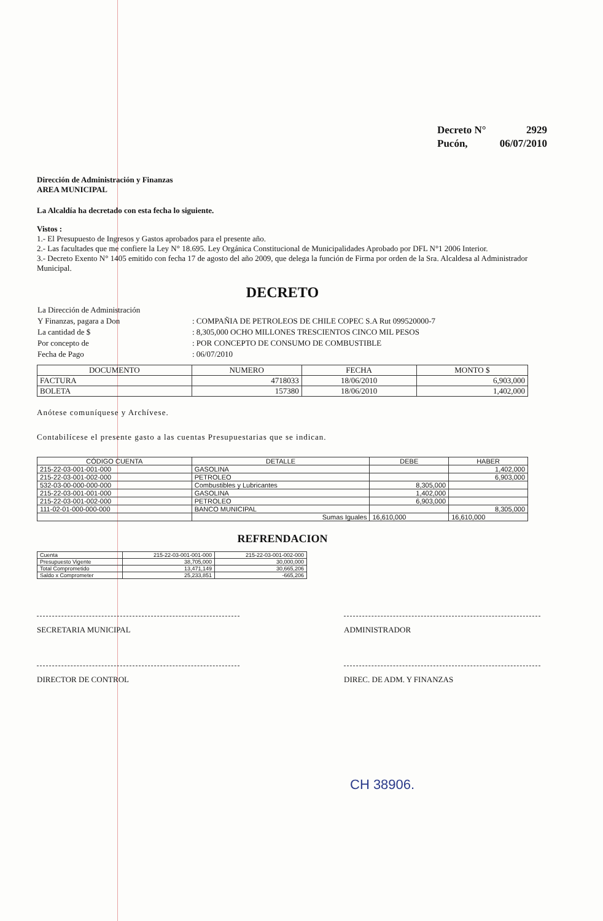| Decreto N° | 2929 |
| Pucón, | 06/07/2010 |
Dirección de Administración y Finanzas
AREA MUNICIPAL
La Alcaldía ha decretado con esta fecha lo siguiente.
Vistos :
1.- El Presupuesto de Ingresos y Gastos aprobados para el presente año.
2.- Las facultades que me confiere la Ley N° 18.695. Ley Orgánica Constitucional de Municipalidades Aprobado por DFL N°1 2006 Interior.
3.- Decreto Exento N° 1405 emitido con fecha 17 de agosto del año 2009, que delega la función de Firma por orden de la Sra. Alcaldesa al Administrador Municipal.
DECRETO
| La Dirección de Administración | |
| Y Finanzas, pagara a Don | : COMPAÑIA DE PETROLEOS DE CHILE COPEC S.A Rut 099520000-7 |
| La cantidad de $ | : 8,305,000 OCHO MILLONES TRESCIENTOS CINCO MIL PESOS |
| Por concepto de | : POR CONCEPTO DE CONSUMO DE COMBUSTIBLE |
| Fecha de Pago | : 06/07/2010 |
| DOCUMENTO | NUMERO | FECHA | MONTO $ |
| --- | --- | --- | --- |
| FACTURA | 4718033 | 18/06/2010 | 6,903,000 |
| BOLETA | 157380 | 18/06/2010 | 1,402,000 |
Anótese comuníquese y Archívese.
Contabilícese el presente gasto a las cuentas Presupuestarias que se indican.
| CÓDIGO CUENTA | DETALLE | DEBE | HABER |
| --- | --- | --- | --- |
| 215-22-03-001-001-000 | GASOLINA | | 1,402,000 |
| 215-22-03-001-002-000 | PETROLEO | | 6,903,000 |
| 532-03-00-000-000-000 | Combustibles y Lubricantes | 8,305,000 | |
| 215-22-03-001-001-000 | GASOLINA | 1,402,000 | |
| 215-22-03-001-002-000 | PETROLEO | 6,903,000 | |
| 111-02-01-000-000-000 | BANCO MUNICIPAL | | 8,305,000 |
| | Sumas Iguales | 16,610,000 | 16,610,000 |
REFRENDACION
| Cuenta | 215-22-03-001-001-000 | 215-22-03-001-002-000 |
| Presupuesto Vigente | 38,705,000 | 30,000,000 |
| Total Comprometido | 13,471,149 | 30,665,206 |
| Saldo x Comprometer | 25,233,851 | -665,206 |
SECRETARIA MUNICIPAL ADMINISTRADOR
DIRECTOR DE CONTROL DIREC. DE ADM. Y FINANZAS
CH 38906.